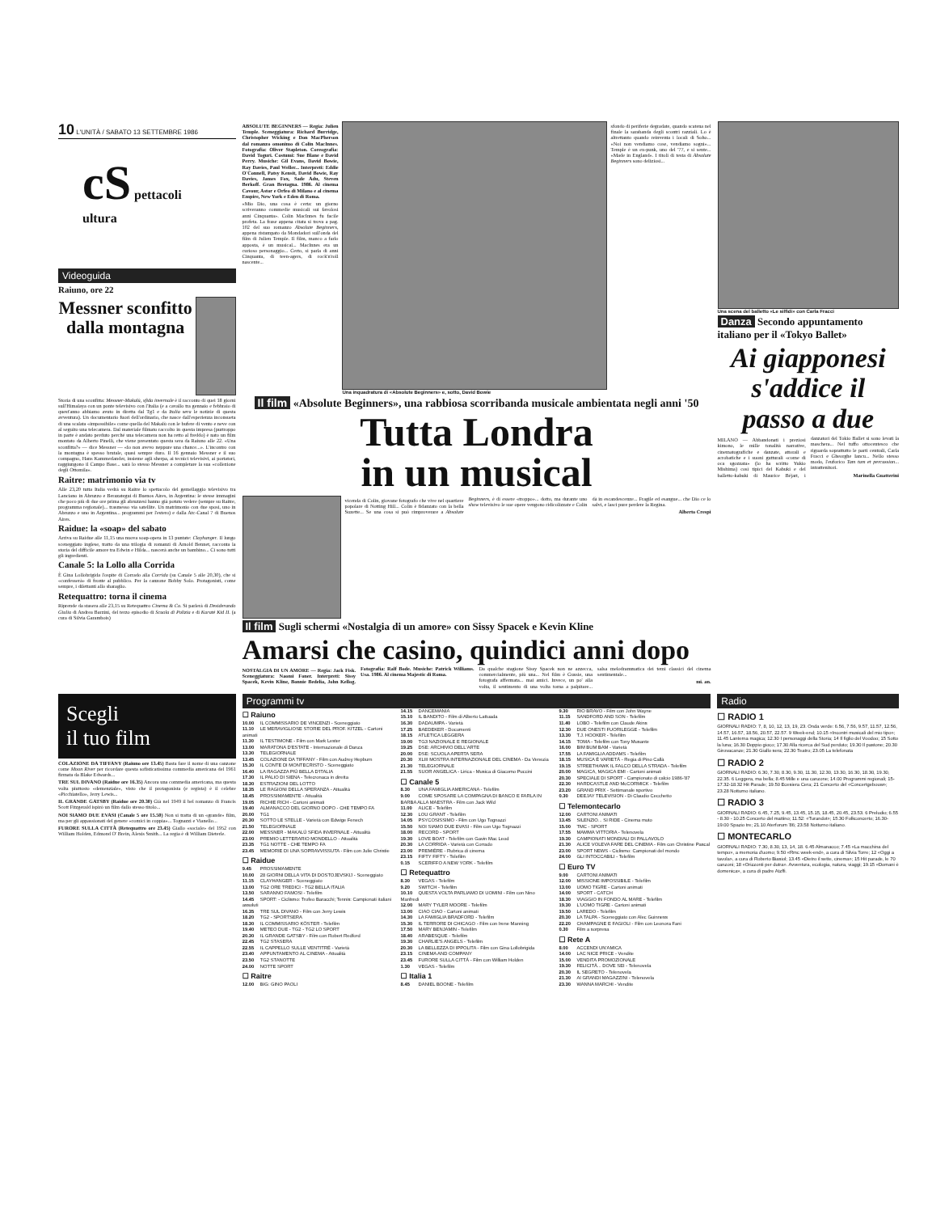10 L'UNITÀ / SABATO 13 SETTEMBRE 1986
cS pettacoli
ultura
Videoguida
Raiuno, ore 22
Messner sconfitto dalla montagna
Storia di una sconfitta: Messner-Makalù, sfida invernale è il racconto di quei 18 giorni sull'Himalaya con un ponte televisivo con l'Italia (e a cavallo tra gennaio e febbraio di quest'anno abbiamo avuto in diretta dal Tg1 e da Italia sera le notizie di questa avventura). Un documentario fuori dell'ordinario, che nasce dall'esperienza inconsueta di una scalata «impossibile» come quella del Makalù con le bufere di vento e neve con al seguito una telecamera. Dal materiale filmato raccolto in questa impresa (purtroppo in parte è andato perduto perché una telecamera non ha retto al freddo) è nato un film montato da Alberto Pinelli, che viene presentato questa sera da Raiuno alle 22. «Una sconfitta?» — dice Messner — «Io non avevo neppure una chance...». L'incontro con la montagna è spesso brutale, quasi sempre duro. Il 16 gennaio Messner e il suo compagno, Hans Kammerlander, insieme agli sherpa, ai tecnici televisivi, ai portatori, raggiungono il Campo Base... sarà lo stesso Messner a completare la sua «collezione degli Ottomila».
Raitre: matrimonio via tv
Alle 23,20 tutta Italia vedrà su Raitre lo spettacolo del gemellaggio televisivo tra Lanciano in Abruzzo e Berazategui di Buenos Aires, in Argentina: le stesse immagini che poco più di due ore prima gli abruzzesi hanno già potuto vedere (sempre su Raitre, programma regionale)... trasmesso via satellite. Un matrimonio con due sposi, uno in Abruzzo e uno in Argentina... programmi per l'estero) e dalla Atc-Canal 7 di Buenos Aires.
Raidue: la «soap» del sabato
Arriva su Raidue alle 11,15 una nuova soap-opera in 13 puntate: Clayhanger. Il lungo sceneggiato inglese, tratto da una trilogia di romanzi di Arnold Bennet, racconta la storia del difficile amore tra Edwin e Hilda... nascerà anche un bambino... Ci sono tutti gli ingredienti.
Canale 5: la Lollo alla Corrida
È Gina Lollobrigida l'ospite di Corrado alla Corrida (su Canale 5 alle 20,30), che si «confesserà» di fronte al pubblico. Per la canzone Bobby Solo. Protagonisti, come sempre, i dilettanti allo sbaraglio.
Retequattro: torna il cinema
Riprende da stasera alle 23,15 su Retequattro Cinema & Co. Si parlerà di Desiderando Giulia di Andrea Barzini, del terzo episodio di Scuola di Polizia e di Karatè Kid II. (a cura di Silvia Garambois)
ABSOLUTE BEGINNERS — Regia: Julien Temple. Sceneggiatura: Richard Burridge, Christopher Wicking e Don MacPherson dal romanzo omonimo di Colin MacInnes. Fotografia: Oliver Stapleton. Coreografia: David Toguri. Costumi: Sue Blane e David Perry. Musiche: Gil Evans, David Bowie, Ray Davies, Paul Weller... Interpreti: Eddie O'Connell, Patsy Kensit, David Bowie, Ray Davies, James Fox, Sade Adu, Steven Berkoff. Gran Bretagna. 1986. Al cinema Cavour, Astor e Orfeo di Milano e al cinema Empire, New York e Eden di Roma.
«Mio Dio, una cosa è certa: un giorno scriveranno commedie musicali sui favolosi anni Cinquanta». Colin MacInnes fu facile profeta. La frase appena citata si trova a pag. 102 del suo romanzo Absolute Beginners, appena ristampato da Mondadori sull'onda del film di Julien Temple. Il film, manco a farlo apposta, è un musical... MacInnes era un curioso personaggio... Certo, si parla di anni Cinquanta, di teen-agers, di rock'n'roll nascente...
Una inquadratura di «Absolute Beginners» e, sotto, David Bowie
sfondo di periferie degradate, quando scatena nel finale la sarabanda degli scontri razziali. Lo è altrettanto quando reinventa i locali di Soho... «Noi non vendiamo cose, vendiamo sogni»... Temple è un ex-punk, uno del '77, e si sente... «Made in England». I titoli di testa di Absolute Beginners sono deliziosi...
Il film «Absolute Beginners», una rabbiosa scorribanda musicale ambientata negli anni '50
Tutta Londra
in un musical
vicenda di Colin, giovane fotografo che vive nel quartiere popolare di Notting Hill... Colin è fidanzato con la bella Suzette... Se una cosa si può rimproverare a Absolute Beginners, è di essere «troppo»... dotto, ma durante uno show televisivo le sue opere vengono ridicolizzate e Colin dà in escandescenze... Fragile ed esangue... che Dio ce lo salvi, e lasci pure perdere la Regina.
Alberto Crespi
Il film Sugli schermi «Nostalgia di un amore» con Sissy Spacek e Kevin Kline
Amarsi che casino, quindici anni dopo
NOSTALGIA DI UN AMORE — Regia: Jack Fisk. Sceneggiatura: Naomi Foner. Interpreti: Sissy Spacek, Kevin Kline, Bonnie Bedelia, John Kellog. Fotografia: Ralf Bode. Musiche: Patrick Williams. Usa. 1986. Al cinema Majestic di Roma.
Da qualche stagione Sissy Spacek non ne azzecca, commercialmente, più una... Nel film è Gussie, una fotografa affermata... mai amici. Invece, un po' alla volta, il sentimento di una volta torna a palpitare... salsa melodrammatica dei temi classici del cinema sentimentale...
mi. an.
Una scena del balletto «Le silfidi» con Carla Fracci
Danza Secondo appuntamento italiano per il «Tokyo Ballet»
Ai giapponesi s'addice il passo a due
MILANO — Abbandonati i preziosi kimono, le mille tonalità narrative, cinematografiche e danzate, attorali e acrobatiche e i suoni gutturali «come di oca sgozzata» (lo ha scritto Yukio Mishima) così tipici del Kabuki e del balletto-kabuki di Maurice Béjart, i danzatori del Tokio Ballet si sono levati la maschera... Nel tuffo ottocentesco che riguarda soprattutto le parti centrali, Carla Fracci e Gheorghe Iancu... Nello stesso modo, l'euforico Tam tam et percussion... intrattenitori.
Marinella Guatterini
Scegli
il tuo film
COLAZIONE DA TIFFANY (Raiuno ore 13.45) Basta fare il nome di una canzone come Moon River per ricordare questa sofisticatissima commedia americana del 1961 firmata da Blake Edwards...
TRE SUL DIVANO (Raidue ore 16.35) Ancora una commedia americana, ma questa volta piuttosto «demenziale», visto che il protagonista (e regista) è il celebre «Picchiatello», Jerry Lewis...
IL GRANDE GATSBY (Raidue ore 20.30) Già nel 1949 il bel romanzo di Francis Scott Fitzgerald ispirò un film dallo stesso titolo...
NOI SIAMO DUE EVASI (Canale 5 ore 15.50) Non si tratta di un «grande» film, ma per gli appassionati del genere «comici in coppia»... Tognazzi e Vianello...
FURORE SULLA CITTÀ (Retequattro ore 23.45) Giallo «sociale» del 1952 con William Holden, Edmond O' Brein, Alexis Smith... La regia è di William Dieterle.
Programmi tv
☐ Raiuno
10.00 IL COMMISSARIO DE VINCENZI - Sceneggiato
11.10 LE MERAVIGLIOSE STORIE DEL PROF. KITZEL - Cartoni animati
11.30 IL TESTIMONE - Film con Mark Lester
13.00 MARATONA D'ESTATE - Internazionale di Danza
13.30 TELEGIORNALE
13.45 COLAZIONE DA TIFFANY - Film con Audrey Hepburn
15.30 IL CONTE DI MONTECRISTO - Sceneggiato
16.40 LA RAGAZZA PIÙ BELLA D'ITALIA
17.30 IL PALIO DI SIENA - Telecronaca in diretta
18.30 ESTRAZIONI DEL LOTTO
18.35 LE RAGIONI DELLA SPERANZA - Attualità
18.45 PROSSIMAMENTE - Attualità
19.05 RICHIE RICH - Cartoni animati
19.40 ALMANACCO DEL GIORNO DOPO - CHE TEMPO FA
20.00 TG1
20.30 SOTTO LE STELLE - Varietà con Edwige Fenech
21.50 TELEGIORNALE
22.00 MESSNER - MAKALÙ SFIDA INVERNALE - Attualità
23.00 PREMIO LETTERARIO MONDELLO - Attualità
23.35 TG1 NOTTE - CHE TEMPO FA
23.45 MEMORIE DI UNA SOPRAVVISSUTA - Film con Julie Christie
☐ Raidue
9.45 PROSSIMAMENTE
10.00 28 GIORNI DELLA VITA DI DOSTOJEVSKIJ - Sceneggiato
11.15 CLAYHANGER - Sceneggiato
13.00 TG2 ORE TREDICI - TG2 BELLA ITALIA
13.50 SARANNO FAMOSI - Telefilm
14.45 SPORT: - Ciclismo: Trofeo Baracchi; Tennis: Campionati italiani assoluti
16.35 TRE SUL DIVANO - Film con Jerry Lewis
18.20 TG2 - SPORTSERA
18.30 IL COMMISSARIO KÖSTER - Telefilm
19.40 METEO DUE - TG2 - TG2 LO SPORT
20.30 IL GRANDE GATSBY - Film con Robert Redford
22.45 TG2 STASERA
22.55 IL CAPPELLO SULLE VENTITRÉ - Varietà
23.40 APPUNTAMENTO AL CINEMA - Attualità
23.50 TG2 STANOTTE
24.00 NOTTE SPORT
☐ Raitre
12.00 BIG: GINO PAOLI
14.15 DANCEMANIA
15.10 IL BANDITO - Film di Alberto Lattuada
16.30 DADAUMPA - Varietà
17.25 BAEDEKER - Documenti
18.15 ATLETICA LEGGERA
19.00 TG3 NAZIONALE E REGIONALE
19.25 DSE: ARCHIVIO DELL'ARTE
20.00 DSE: SCUOLA APERTA SERA
20.30 XLIII MOSTRA INTERNAZIONALE DEL CINEMA - Da Venezia
21.30 TELEGIORNALE
21.55 SUOR ANGELICA - Lirica - Musica di Giacomo Puccini
☐ Canale 5
8.30 UNA FAMIGLIA AMERICANA - Telefilm
9.00 COME SPOSARE LA COMPAGNA DI BANCO E FARLA IN BARBA ALLA MAESTRA - Film con Jack Wild
11.00 ALICE - Telefilm
12.30 LOU GRANT - Telefilm
14.05 PSYCOSISSIMO - Film con Ugo Tognazzi
15.50 NOI SIAMO DUE EVASI - Film con Ugo Tognazzi
18.00 RECORD - SPORT
19.30 LOVE BOAT - Telefilm con Gavin Mac Leod
20.30 LA CORRIDA - Varietà con Corrado
23.00 PREMIÈRE - Rubrica di cinema
23.15 FIFTY FIFTY - Telefilm
0.15 SCERIFFO A NEW YORK - Telefilm
☐ Retequattro
8.30 VEGAS - Telefilm
9.20 SWITCH - Telefilm
10.10 QUESTA VOLTA PARLIAMO DI UOMINI - Film con Nino Manfredi
12.00 MARY TYLER MOORE - Telefilm
13.00 CIAO CIAO - Cartoni animati
14.30 LA FAMIGLIA BRADFORD - Telefilm
15.30 IL TERRORE DI CHICAGO - Film con Irene Manning
17.50 MARY BENJAMIN - Telefilm
18.40 ARABESQUE - Telefilm
19.30 CHARLIE'S ANGELS - Telefilm
20.30 LA BELLEZZA DI IPPOLITA - Film con Gina Lollobrigida
23.15 CINEMA AND COMPANY
23.45 FURORE SULLA CITTÀ - Film con William Holden
1.30 VEGAS - Telefilm
☐ Italia 1
8.45 DANIEL BOONE - Telefilm
9.30 RIO BRAVO - Film con John Wayne
11.15 SANDFORD AND SON - Telefilm
11.40 LOBO - Telefilm con Claude Akins
12.30 DUE ONESTI FUORILEGGE - Telefilm
13.30 T.J. HOOKER - Telefilm
14.15 TOMA - Telefilm con Tony Musante
16.00 BIM BUM BAM - Varietà
17.55 LA FAMIGLIA ADDAMS - Telefilm
18.15 MUSICA È VARIETÀ - Regia di Pino Callà
19.15 STREETHAWK IL FALCO DELLA STRADA - Telefilm
20.00 MAGICA, MAGICA EMI - Cartoni animati
20.30 SPECIALE DI SPORT - Campionato di calcio 1986-'87
22.30 HARDCASTLE AND McCORMICK - Telefilm
23.20 GRAND PRIX - Settimanale sportivo
0.30 DEEJAY TELEVISION - Di Claudio Cecchetto
☐ Telemontecarlo
12.00 CARTONI ANIMATI
13.45 SILENZIO... SI RIDE - Cinema muto
15.00 TMC - SPORT
17.55 MAMMA VITTORIA - Telenovela
19.30 CAMPIONATI MONDIALI DI PALLAVOLO
21.30 ALICE VOLEVA FARE DEL CINEMA - Film con Christine Pascal
23.00 SPORT NEWS - Ciclismo: Campionati del mondo
24.00 GLI INTOCCABILI - Telefilm
☐ Euro TV
9.00 CARTONI ANIMATI
12.00 MISSIONE IMPOSSIBILE - Telefilm
13.00 UOMO TIGRE - Cartoni animati
14.00 SPORT - CATCH
18.30 VIAGGIO IN FONDO AL MARE - Telefilm
19.30 L'UOMO TIGRE - Cartoni animati
19.50 LAREDO - Telefilm
20.30 LA TALPA - Sceneggiato con Alec Guinness
22.20 CHAMPAGNE E FAGIOLI - Film con Leonora Fani
0.30 Film a sorpresa
☐ Rete A
8.00 ACCENDI UN'AMICA
14.00 LAC NICE PRICE - Vendite
15.00 VENDITA PROMOZIONALE
19.30 FELICITÀ... DOVE SEI - Telenovela
20.30 IL SEGRETO - Telenovela
21.30 AI GRANDI MAGAZZINI - Telenovela
23.30 WANNA MARCHI - Vendite
Radio
☐ RADIO 1
GIORNALI RADIO: 7, 8, 10, 12, 13, 19, 23. Onda verde: 6.56, 7.56, 9.57, 11.57, 12.56, 14.57, 16.57, 18.56, 20.57, 22.57. 9 Week-end; 10.15 «Incontri musicali del mio tipo»; 11.45 Lanterna magica; 12.30 I personaggi della Storia; 14 Il figlio del Voodoo; 15 Sotto la luna; 16.30 Doppio gioco; 17.30 Alla ricerca del Sud perduto; 19.30 Il pastone; 20.30 Girovacanze; 21.30 Giallo sera; 22.30 Teatro; 23.05 La telefonata
☐ RADIO 2
GIORNALI RADIO: 6.30, 7.30, 8.30, 9.30, 11.30, 12.30, 13.30, 16.30, 18.30, 19.30, 22.35. 6 Leggera, ma bella; 8.45 Mille e una canzone; 14.00 Programmi regionali; 15-17.32-18.32 Hit Parade; 19.50 Ecesiera Cera; 21 Concerto del «Concertgebouw»; 23.28 Notturno italiano.
☐ RADIO 3
GIORNALI RADIO: 6.45, 7.25, 9.45, 13.45, 15.15, 18.45, 20.45, 23.53. 6 Preludio; 6.55 - 8.30 - 10.25 Concerto del mattino; 11.52: «Turandot»; 15.30 Folkconcerto; 16.30-19.00 Spazio tre; 21.10 Aterforum '86; 23.58 Notturno italiano.
☐ MONTECARLO
GIORNALI RADIO: 7.30, 8.30, 13, 14, 18. 6.45 Almanacco; 7.45 «La macchina del tempo», a memoria d'uomo; 9.50 «Rmc week-end», a cura di Silvia Torre; 12 «Oggi a tavola», a cura di Roberto Biasiol; 13.45 «Dietro il sette, cinema»; 15 Hit parade, le 70 canzoni; 18 «Orizzonti per dutra». Avventura, ecologia, natura, viaggi; 19.15 «Domani è domenica», a cura di padre Atzffi.